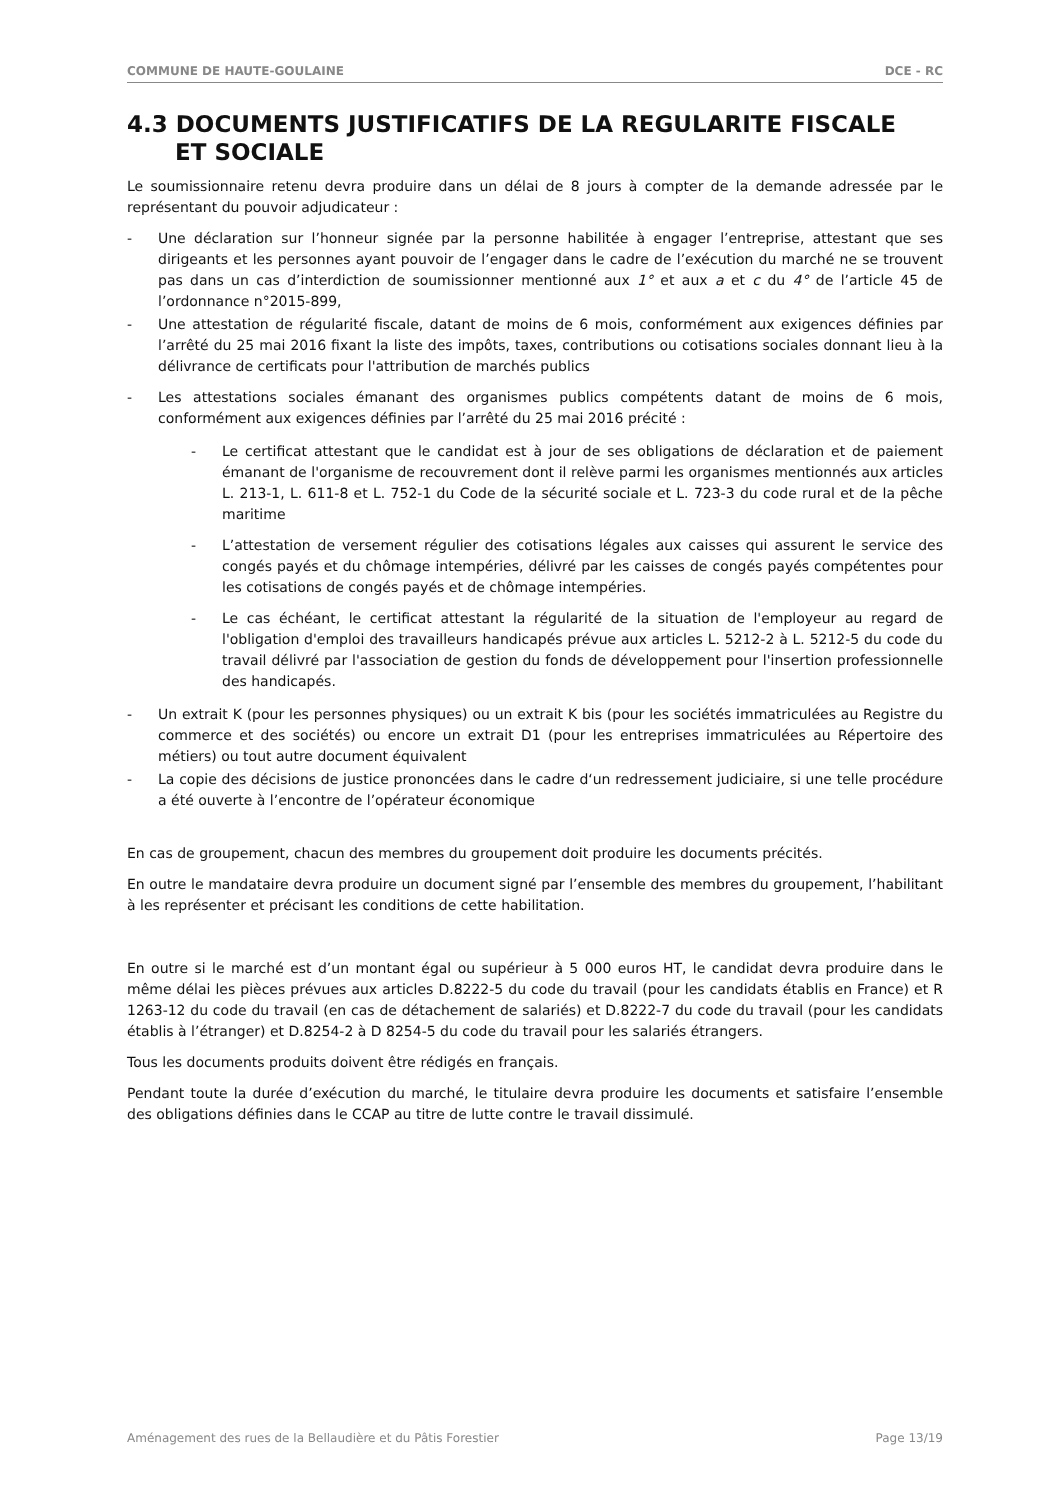COMMUNE DE HAUTE-GOULAINE DCE - RC
4.3 DOCUMENTS JUSTIFICATIFS DE LA REGULARITE FISCALE
ET SOCIALE
Le soumissionnaire retenu devra produire dans un délai de 8 jours à compter de la demande adressée par le représentant du pouvoir adjudicateur :
- Une déclaration sur l’honneur signée par la personne habilitée à engager l’entreprise, attestant que ses dirigeants et les personnes ayant pouvoir de l’engager dans le cadre de l’exécution du marché ne se trouvent pas dans un cas d’interdiction de soumissionner mentionné aux 1° et aux a et c du 4° de l’article 45 de l’ordonnance n°2015-899,
- Une attestation de régularité fiscale, datant de moins de 6 mois, conformément aux exigences définies par l’arrêté du 25 mai 2016 fixant la liste des impôts, taxes, contributions ou cotisations sociales donnant lieu à la délivrance de certificats pour l'attribution de marchés publics
- Les attestations sociales émanant des organismes publics compétents datant de moins de 6 mois, conformément aux exigences définies par l’arrêté du 25 mai 2016 précité :
- Le certificat attestant que le candidat est à jour de ses obligations de déclaration et de paiement émanant de l'organisme de recouvrement dont il relève parmi les organismes mentionnés aux articles L. 213-1, L. 611-8 et L. 752-1 du Code de la sécurité sociale et L. 723-3 du code rural et de la pêche maritime
- L’attestation de versement régulier des cotisations légales aux caisses qui assurent le service des congés payés et du chômage intempéries, délivré par les caisses de congés payés compétentes pour les cotisations de congés payés et de chômage intempéries.
- Le cas échéant, le certificat attestant la régularité de la situation de l'employeur au regard de l'obligation d'emploi des travailleurs handicapés prévue aux articles L. 5212-2 à L. 5212-5 du code du travail délivré par l'association de gestion du fonds de développement pour l'insertion professionnelle des handicapés.
- Un extrait K (pour les personnes physiques) ou un extrait K bis (pour les sociétés immatriculées au Registre du commerce et des sociétés) ou encore un extrait D1 (pour les entreprises immatriculées au Répertoire des métiers) ou tout autre document équivalent
- La copie des décisions de justice prononcées dans le cadre d‘un redressement judiciaire, si une telle procédure a été ouverte à l’encontre de l’opérateur économique
En cas de groupement, chacun des membres du groupement doit produire les documents précités.
En outre le mandataire devra produire un document signé par l’ensemble des membres du groupement, l’habilitant à les représenter et précisant les conditions de cette habilitation.
En outre si le marché est d’un montant égal ou supérieur à 5 000 euros HT, le candidat devra produire dans le même délai les pièces prévues aux articles D.8222-5 du code du travail (pour les candidats établis en France) et R 1263-12 du code du travail (en cas de détachement de salariés) et D.8222-7 du code du travail (pour les candidats établis à l’étranger) et D.8254-2 à D 8254-5 du code du travail pour les salariés étrangers.
Tous les documents produits doivent être rédigés en français.
Pendant toute la durée d’exécution du marché, le titulaire devra produire les documents et satisfaire l’ensemble des obligations définies dans le CCAP au titre de lutte contre le travail dissimulé.
Aménagement des rues de la Bellaudière et du Pâtis Forestier Page 13/19